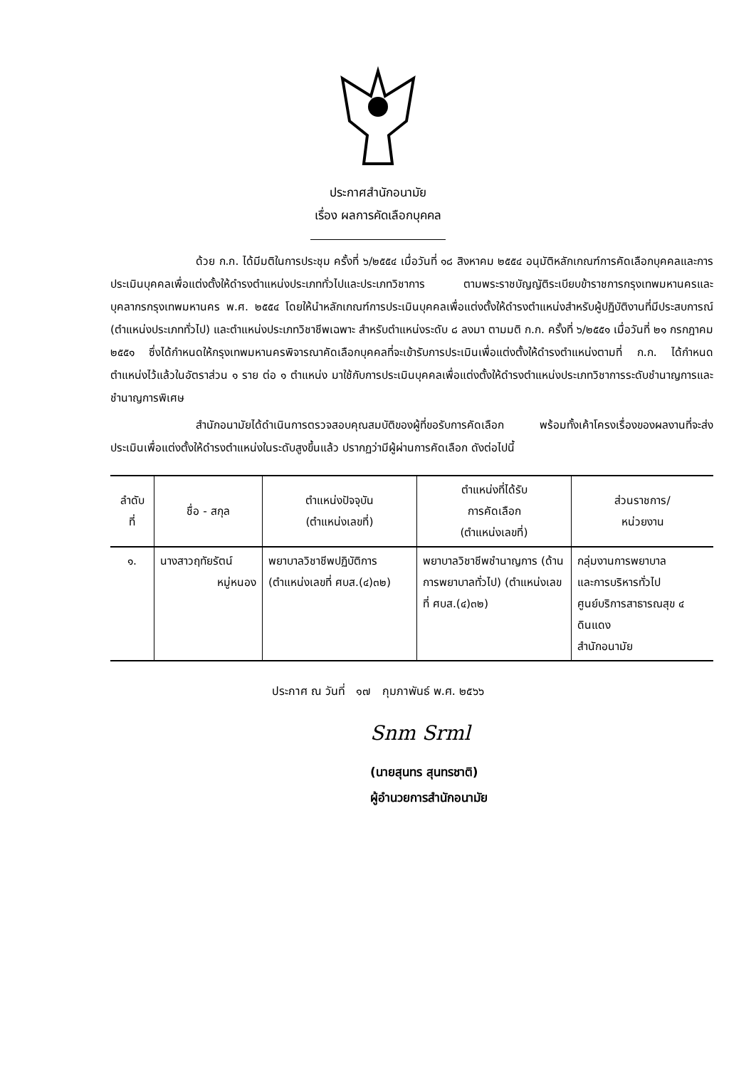ประกาศสำนักอนามัย
เรื่อง ผลการคัดเลือกบุคคล
ด้วย ก.ก. ได้มีมติในการประชุม ครั้งที่ ๖/๒๕๕๔ เมื่อวันที่ ๑๘ สิงหาคม ๒๕๕๔ อนุมัติหลักเกณฑ์การคัดเลือกบุคคลและการประเมินบุคคลเพื่อแต่งตั้งให้ดำรงตำแหน่งประเภททั่วไปและประเภทวิชาการ ตามพระราชบัญญัติระเบียบข้าราชการกรุงเทพมหานครและบุคลากรกรุงเทพมหานคร พ.ศ. ๒๕๕๔ โดยให้นำหลักเกณฑ์การประเมินบุคคลเพื่อแต่งตั้งให้ดำรงตำแหน่งสำหรับผู้ปฏิบัติงานที่มีประสบการณ์ (ตำแหน่งประเภททั่วไป) และตำแหน่งประเภทวิชาชีพเฉพาะ สำหรับตำแหน่งระดับ ๘ ลงมา ตามมติ ก.ก. ครั้งที่ ๖/๒๕๕๑ เมื่อวันที่ ๒๑ กรกฎาคม ๒๕๕๑ ซึ่งได้กำหนดให้กรุงเทพมหานครพิจารณาคัดเลือกบุคคลที่จะเข้ารับการประเมินเพื่อแต่งตั้งให้ดำรงตำแหน่งตามที่ ก.ก. ได้กำหนดตำแหน่งไว้แล้วในอัตราส่วน ๑ ราย ต่อ ๑ ตำแหน่ง มาใช้กับการประเมินบุคคลเพื่อแต่งตั้งให้ดำรงตำแหน่งประเภทวิชาการระดับชำนาญการและชำนาญการพิเศษ
สำนักอนามัยได้ดำเนินการตรวจสอบคุณสมบัติของผู้ที่ขอรับการคัดเลือก พร้อมทั้งเค้าโครงเรื่องของผลงานที่จะส่งประเมินเพื่อแต่งตั้งให้ดำรงตำแหน่งในระดับสูงขึ้นแล้ว ปรากฏว่ามีผู้ผ่านการคัดเลือก ดังต่อไปนี้
| ลำดับ ที่ | ชื่อ - สกุล | ตำแหน่งปัจจุบัน (ตำแหน่งเลขที่) | ตำแหน่งที่ได้รับ การคัดเลือก (ตำแหน่งเลขที่) | ส่วนราชการ/ หน่วยงาน |
| --- | --- | --- | --- | --- |
| ๑. | นางสาวฤทัยรัตน์ หมู่หนอง | พยาบาลวิชาชีพปฏิบัติการ (ตำแหน่งเลขที่ ศบส.(๔)๓๒) | พยาบาลวิชาชีพชำนาญการ (ด้านการพยาบาลทั่วไป) (ตำแหน่งเลขที่ ศบส.(๔)๓๒) | กลุ่มงานการพยาบาล และการบริหารทั่วไป ศูนย์บริการสาธารณสุข ๔ ดินแดง สำนักอนามัย |
ประกาศ ณ วันที่ ๑๗ กุมภาพันธ์ พ.ศ. ๒๕๖๖
Snm Srml
(นายสุนทร สุนทรชาติ)
ผู้อำนวยการสำนักอนามัย